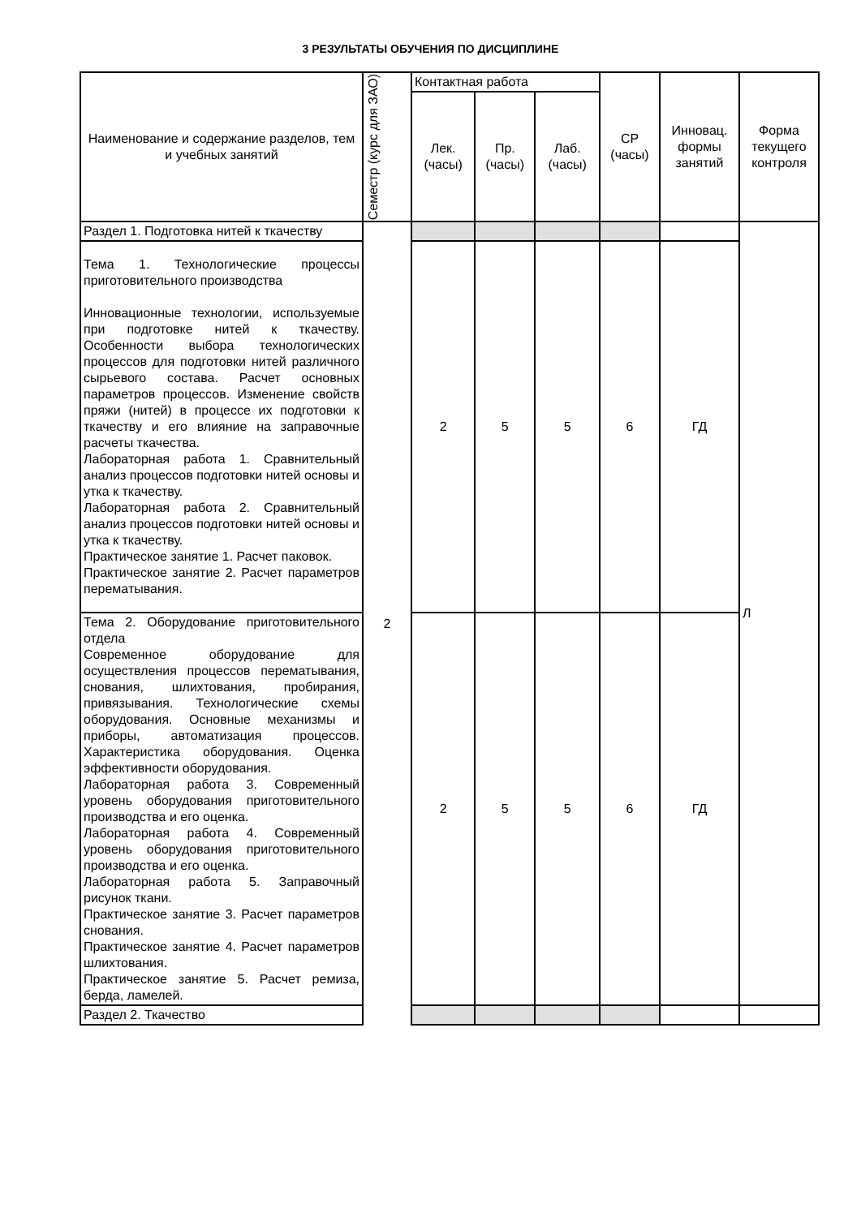3 РЕЗУЛЬТАТЫ ОБУЧЕНИЯ ПО ДИСЦИПЛИНЕ
| Наименование и содержание разделов, тем и учебных занятий | Семестр (курс для ЗАО) | Контактная работа | | | СР (часы) | Инновац. формы занятий | Форма текущего контроля |
| --- | --- | --- | --- | --- | --- | --- | --- |
| | | Лек. (часы) | Пр. (часы) | Лаб. (часы) | | | |
| Раздел 1. Подготовка нитей к ткачеству | 2 | | | | | | Л |
| Тема 1. Технологические процессы приготовительного производства Инновационные технологии, используемые при подготовке нитей к ткачеству. Особенности выбора технологических процессов для подготовки нитей различного сырьевого состава. Расчет основных параметров процессов. Изменение свойств пряжи (нитей) в процессе их подготовки к ткачеству и его влияние на заправочные расчеты ткачества. Лабораторная работа 1. Сравнительный анализ процессов подготовки нитей основы и утка к ткачеству. Лабораторная работа 2. Сравнительный анализ процессов подготовки нитей основы и утка к ткачеству. Практическое занятие 1. Расчет паковок. Практическое занятие 2. Расчет параметров перематывания. | | 2 | 5 | 5 | 6 | ГД | |
| Тема 2. Оборудование приготовительного отдела Современное оборудование для осуществления процессов перематывания, снования, шлихтования, пробирания, привязывания. Технологические схемы оборудования. Основные механизмы и приборы, автоматизация процессов. Характеристика оборудования. Оценка эффективности оборудования. Лабораторная работа 3. Современный уровень оборудования приготовительного производства и его оценка. Лабораторная работа 4. Современный уровень оборудования приготовительного производства и его оценка. Лабораторная работа 5. Заправочный рисунок ткани. Практическое занятие 3. Расчет параметров снования. Практическое занятие 4. Расчет параметров шлихтования. Практическое занятие 5. Расчет ремиза, берда, ламелей. | | 2 | 5 | 5 | 6 | ГД | |
| Раздел 2. Ткачество | | | | | | | |